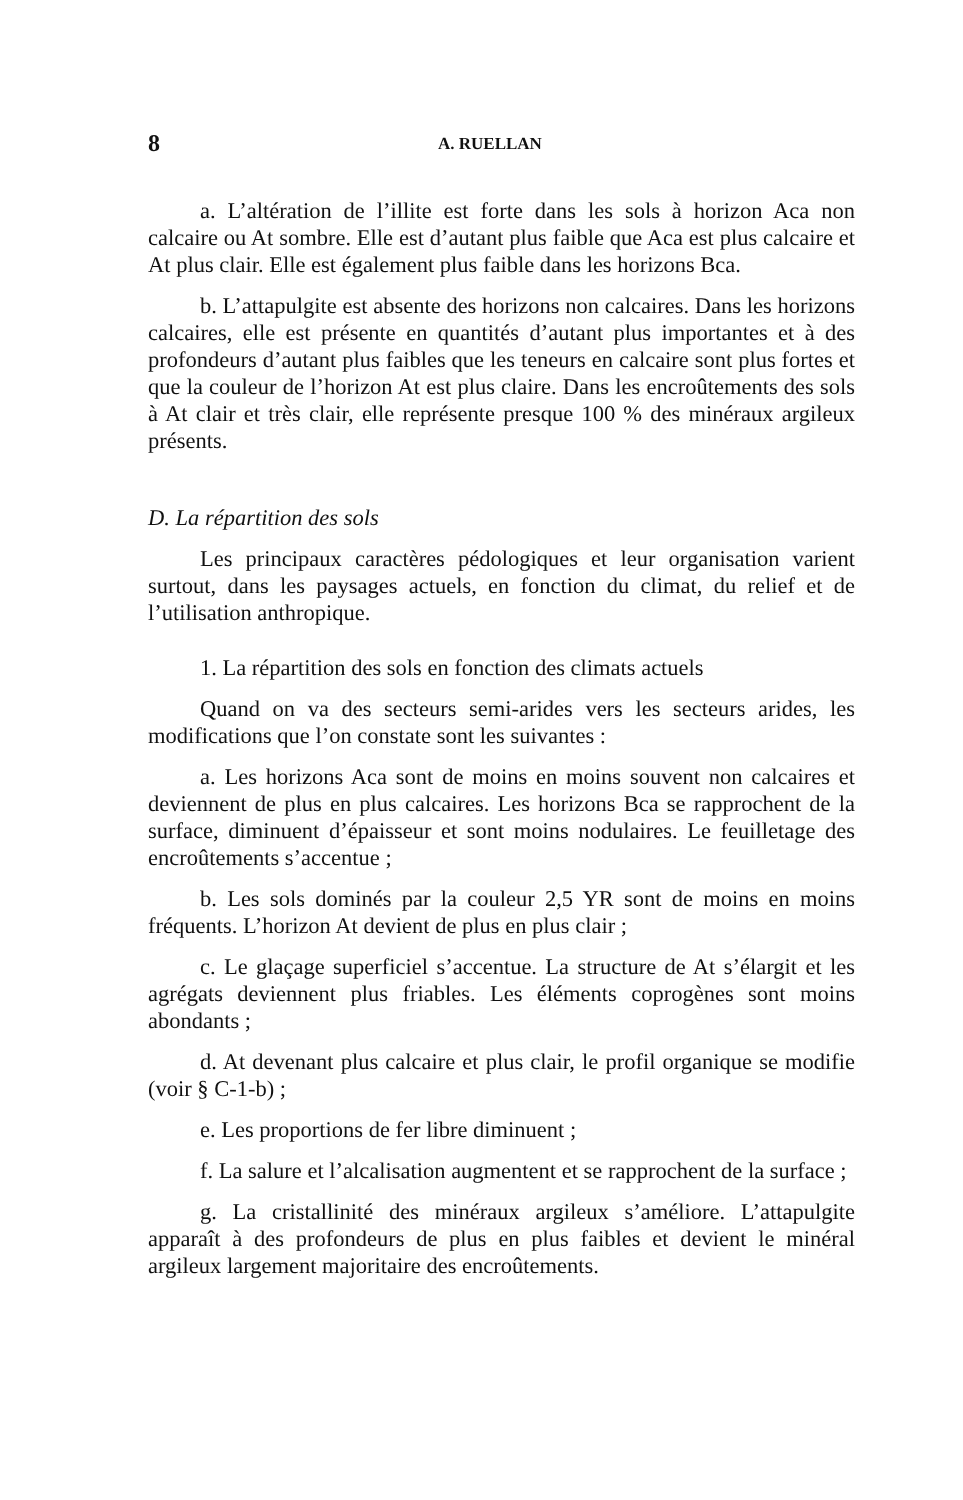8 A. RUELLAN
a. L’altération de l’illite est forte dans les sols à horizon Aca non calcaire ou At sombre. Elle est d’autant plus faible que Aca est plus calcaire et At plus clair. Elle est également plus faible dans les horizons Bca.
b. L’attapulgite est absente des horizons non calcaires. Dans les horizons calcaires, elle est présente en quantités d’autant plus importantes et à des profondeurs d’autant plus faibles que les teneurs en calcaire sont plus fortes et que la couleur de l’horizon At est plus claire. Dans les encroûtements des sols à At clair et très clair, elle représente presque 100 % des minéraux argileux présents.
D. La répartition des sols
Les principaux caractères pédologiques et leur organisation varient surtout, dans les paysages actuels, en fonction du climat, du relief et de l’utilisation anthropique.
1. La répartition des sols en fonction des climats actuels
Quand on va des secteurs semi-arides vers les secteurs arides, les modifications que l’on constate sont les suivantes :
a. Les horizons Aca sont de moins en moins souvent non calcaires et deviennent de plus en plus calcaires. Les horizons Bca se rapprochent de la surface, diminuent d’épaisseur et sont moins nodulaires. Le feuilletage des encroûtements s’accentue ;
b. Les sols dominés par la couleur 2,5 YR sont de moins en moins fréquents. L’horizon At devient de plus en plus clair ;
c. Le glaçage superficiel s’accentue. La structure de At s’élargit et les agrégats deviennent plus friables. Les éléments coprogènes sont moins abondants ;
d. At devenant plus calcaire et plus clair, le profil organique se modifie (voir § C-1-b) ;
e. Les proportions de fer libre diminuent ;
f. La salure et l’alcalisation augmentent et se rapprochent de la surface ;
g. La cristallinité des minéraux argileux s’améliore. L’attapulgite apparaît à des profondeurs de plus en plus faibles et devient le minéral argileux largement majoritaire des encroûtements.